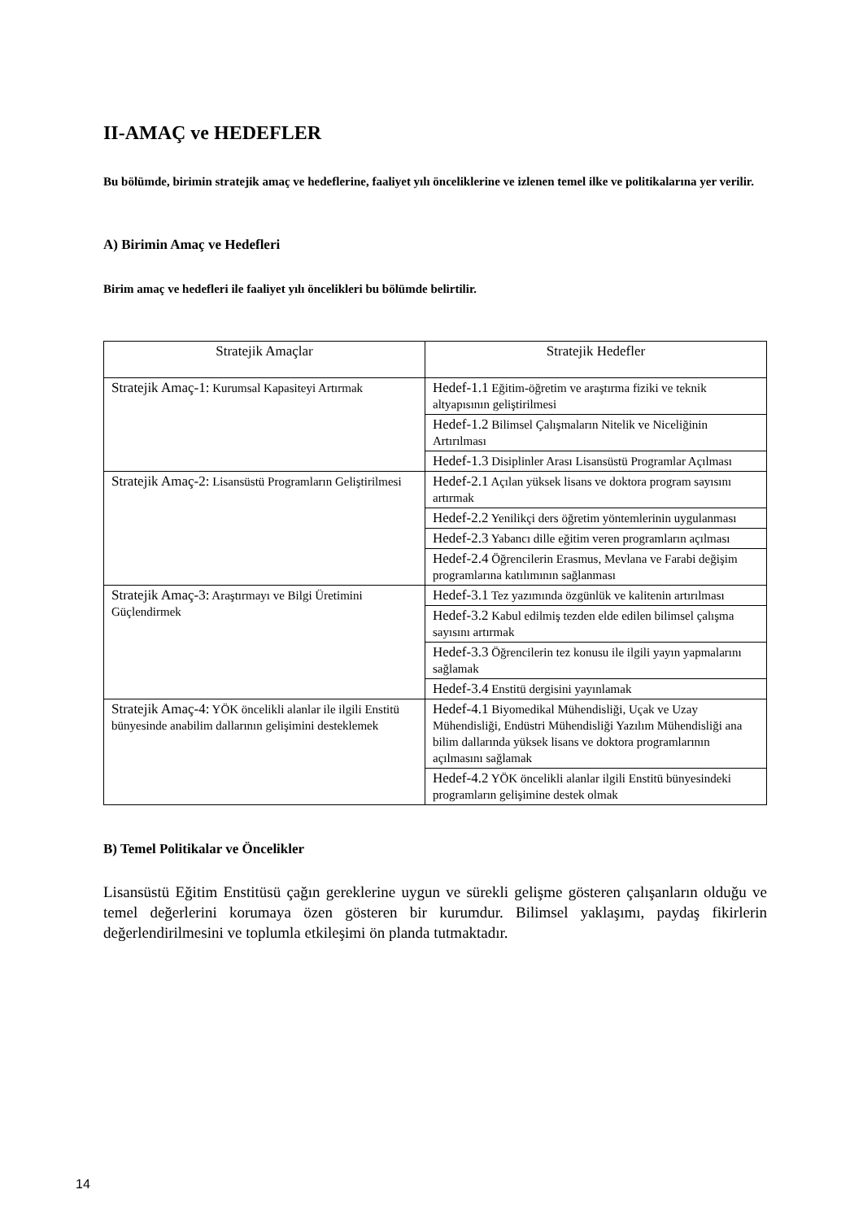II-AMAÇ ve HEDEFLER
Bu bölümde, birimin stratejik amaç ve hedeflerine, faaliyet yılı önceliklerine ve izlenen temel ilke ve politikalarına yer verilir.
A) Birimin Amaç ve Hedefleri
Birim amaç ve hedefleri ile faaliyet yılı öncelikleri bu bölümde belirtilir.
| Stratejik Amaçlar | Stratejik Hedefler |
| --- | --- |
| Stratejik Amaç-1: Kurumsal Kapasiteyi Artırmak | Hedef-1.1 Eğitim-öğretim ve araştırma fiziki ve teknik altyapısının geliştirilmesi |
| | Hedef-1.2 Bilimsel Çalışmaların Nitelik ve Niceliğinin Artırılması |
| | Hedef-1.3 Disiplinler Arası Lisansüstü Programlar Açılması |
| Stratejik Amaç-2: Lisansüstü Programların Geliştirilmesi | Hedef-2.1 Açılan yüksek lisans ve doktora program sayısını artırmak |
| | Hedef-2.2 Yenilikçi ders öğretim yöntemlerinin uygulanması |
| | Hedef-2.3 Yabancı dille eğitim veren programların açılması |
| | Hedef-2.4 Öğrencilerin Erasmus, Mevlana ve Farabi değişim programlarına katılımının sağlanması |
| Stratejik Amaç-3: Araştırmayı ve Bilgi Üretimini Güçlendirmek | Hedef-3.1 Tez yazımında özgünlük ve kalitenin artırılması |
| | Hedef-3.2 Kabul edilmiş tezden elde edilen bilimsel çalışma sayısını artırmak |
| | Hedef-3.3 Öğrencilerin tez konusu ile ilgili yayın yapmalarını sağlamak |
| | Hedef-3.4 Enstitü dergisini yayınlamak |
| Stratejik Amaç-4: YÖK öncelikli alanlar ile ilgili Enstitü bünyesinde anabilim dallarının gelişimini desteklemek | Hedef-4.1 Biyomedikal Mühendisliği, Uçak ve Uzay Mühendisliği, Endüstri Mühendisliği Yazılım Mühendisliği ana bilim dallarında yüksek lisans ve doktora programlarının açılmasını sağlamak |
| | Hedef-4.2 YÖK öncelikli alanlar ilgili Enstitü bünyesindeki programların gelişimine destek olmak |
B) Temel Politikalar ve Öncelikler
Lisansüstü Eğitim Enstitüsü çağın gereklerine uygun ve sürekli gelişme gösteren çalışanların olduğu ve temel değerlerini korumaya özen gösteren bir kurumdur. Bilimsel yaklaşımı, paydaş fikirlerin değerlendirilmesini ve toplumla etkileşimi ön planda tutmaktadır.
14